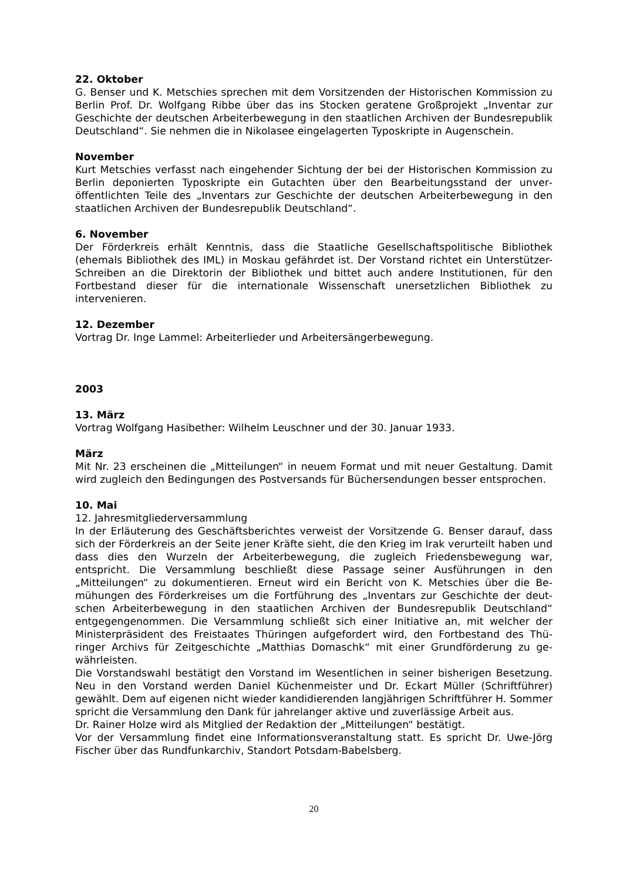22. Oktober
G. Benser und K. Metschies sprechen mit dem Vorsitzenden der Historischen Kommission zu Berlin Prof. Dr. Wolfgang Ribbe über das ins Stocken geratene Großprojekt „Inventar zur Geschichte der deutschen Arbeiterbewegung in den staatlichen Archiven der Bundes­republik Deutschland“. Sie nehmen die in Nikolasee eingelagerten Typoskripte in Augen­schein.
November
Kurt Metschies verfasst nach eingehender Sichtung der bei der Historischen Kommission zu Berlin deponierten Typoskripte ein Gutachten über den Bearbeitungsstand der unver­öffentlichten Teile des „Inventars zur Geschichte der deutschen Arbeiterbewegung in den staatlichen Archiven der Bundesrepublik Deutschland“.
6. November
Der Förderkreis erhält Kenntnis, dass die Staatliche Gesellschaftspolitische Bibliothek (ehemals Bibliothek des IML) in Moskau gefährdet ist. Der Vorstand richtet ein Unterstüt­zer-Schreiben an die Direktorin der Bibliothek und bittet auch andere Institutionen, für den Fortbestand dieser für die internationale Wissenschaft unersetzlichen Bibliothek zu intervenieren.
12. Dezember
Vortrag Dr. Inge Lammel: Arbeiterlieder und Arbeitersängerbewegung.
2003
13. März
Vortrag Wolfgang Hasibether: Wilhelm Leuschner und der 30. Januar 1933.
März
Mit Nr. 23 erscheinen die „Mitteilungen“ in neuem Format und mit neuer Gestaltung. Damit wird zugleich den Bedingungen des Postversands für Büchersendungen besser entsprochen.
10. Mai
12. Jahresmitgliederversammlung
In der Erläuterung des Geschäftsberichtes verweist der Vorsitzende G. Benser darauf, dass sich der Förderkreis an der Seite jener Kräfte sieht, die den Krieg im Irak verurteilt haben und dass dies den Wurzeln der Arbeiterbewegung, die zugleich Friedensbewegung war, entspricht. Die Versammlung beschließt diese Passage seiner Ausführungen in den „Mitteilungen“ zu dokumentieren. Erneut wird ein Bericht von K. Metschies über die Be­mühungen des Förderkreises um die Fortführung des „Inventars zur Geschichte der deut­schen Arbeiterbewegung in den staatlichen Archiven der Bundesrepublik Deutschland“ entgegengenommen. Die Versammlung schließt sich einer Initiative an, mit welcher der Ministerpräsident des Freistaates Thüringen aufgefordert wird, den Fortbestand des Thü­ringer Archivs für Zeitgeschichte „Matthias Domaschk“ mit einer Grundförderung zu ge­währleisten.
Die Vorstandswahl bestätigt den Vorstand im Wesentlichen in seiner bisherigen Beset­zung. Neu in den Vorstand werden Daniel Küchenmeister und Dr. Eckart Müller (Schrift­führer) gewählt. Dem auf eigenen nicht wieder kandidierenden langjährigen Schriftführer H. Sommer spricht die Versammlung den Dank für jahrelanger aktive und zuverlässige Arbeit aus.
Dr. Rainer Holze wird als Mitglied der Redaktion der „Mitteilungen“ bestätigt.
Vor der Versammlung findet eine Informationsveranstaltung statt. Es spricht Dr. Uwe-Jörg Fischer über das Rundfunkarchiv, Standort Potsdam-Babelsberg.
20